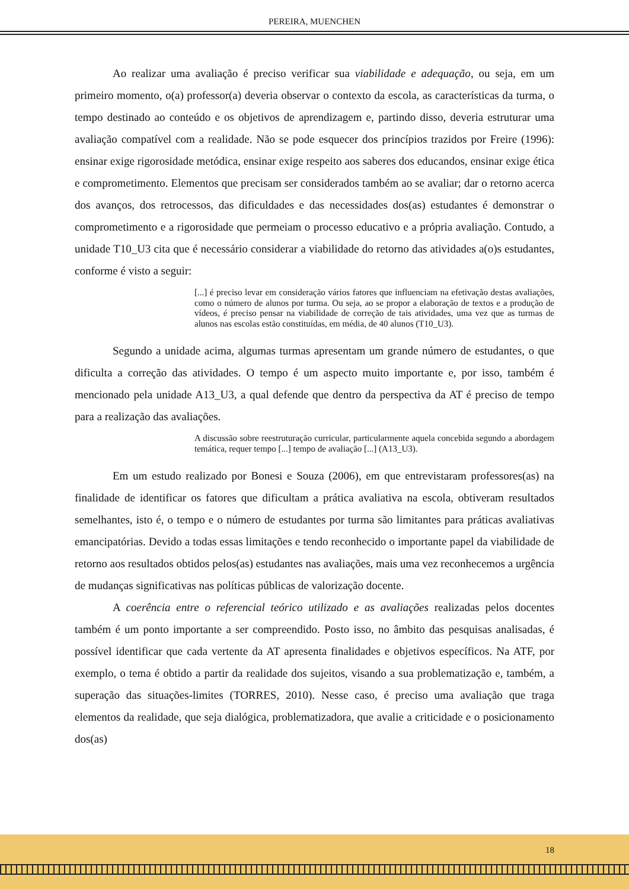PEREIRA, MUENCHEN
Ao realizar uma avaliação é preciso verificar sua viabilidade e adequação, ou seja, em um primeiro momento, o(a) professor(a) deveria observar o contexto da escola, as características da turma, o tempo destinado ao conteúdo e os objetivos de aprendizagem e, partindo disso, deveria estruturar uma avaliação compatível com a realidade. Não se pode esquecer dos princípios trazidos por Freire (1996): ensinar exige rigorosidade metódica, ensinar exige respeito aos saberes dos educandos, ensinar exige ética e comprometimento. Elementos que precisam ser considerados também ao se avaliar; dar o retorno acerca dos avanços, dos retrocessos, das dificuldades e das necessidades dos(as) estudantes é demonstrar o comprometimento e a rigorosidade que permeiam o processo educativo e a própria avaliação. Contudo, a unidade T10_U3 cita que é necessário considerar a viabilidade do retorno das atividades a(o)s estudantes, conforme é visto a seguir:
[...] é preciso levar em consideração vários fatores que influenciam na efetivação destas avaliações, como o número de alunos por turma. Ou seja, ao se propor a elaboração de textos e a produção de vídeos, é preciso pensar na viabilidade de correção de tais atividades, uma vez que as turmas de alunos nas escolas estão constituídas, em média, de 40 alunos (T10_U3).
Segundo a unidade acima, algumas turmas apresentam um grande número de estudantes, o que dificulta a correção das atividades. O tempo é um aspecto muito importante e, por isso, também é mencionado pela unidade A13_U3, a qual defende que dentro da perspectiva da AT é preciso de tempo para a realização das avaliações.
A discussão sobre reestruturação curricular, particularmente aquela concebida segundo a abordagem temática, requer tempo [...] tempo de avaliação [...] (A13_U3).
Em um estudo realizado por Bonesi e Souza (2006), em que entrevistaram professores(as) na finalidade de identificar os fatores que dificultam a prática avaliativa na escola, obtiveram resultados semelhantes, isto é, o tempo e o número de estudantes por turma são limitantes para práticas avaliativas emancipatórias. Devido a todas essas limitações e tendo reconhecido o importante papel da viabilidade de retorno aos resultados obtidos pelos(as) estudantes nas avaliações, mais uma vez reconhecemos a urgência de mudanças significativas nas políticas públicas de valorização docente.
A coerência entre o referencial teórico utilizado e as avaliações realizadas pelos docentes também é um ponto importante a ser compreendido. Posto isso, no âmbito das pesquisas analisadas, é possível identificar que cada vertente da AT apresenta finalidades e objetivos específicos. Na ATF, por exemplo, o tema é obtido a partir da realidade dos sujeitos, visando a sua problematização e, também, a superação das situações-limites (TORRES, 2010). Nesse caso, é preciso uma avaliação que traga elementos da realidade, que seja dialógica, problematizadora, que avalie a criticidade e o posicionamento dos(as)
18